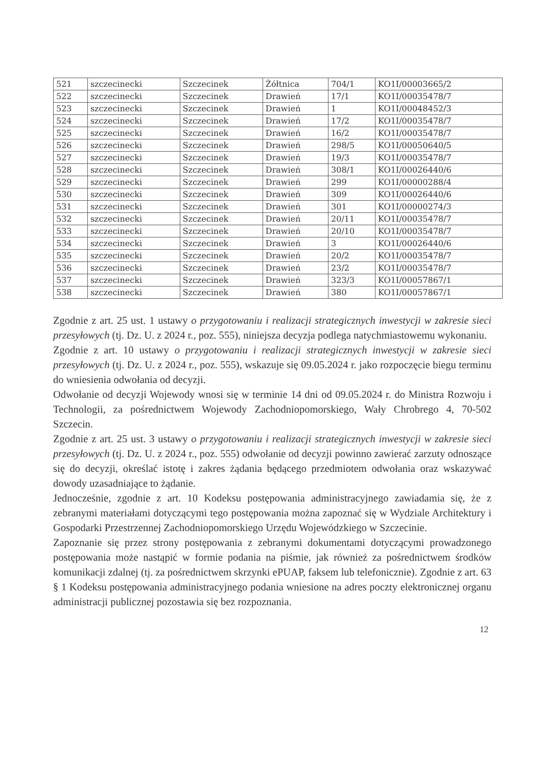| 521 | szczecinecki | Szczecinek | Żółtnica | 704/1 | KO1I/00003665/2 |
| 522 | szczecinecki | Szczecinek | Drawień | 17/1 | KO1I/00035478/7 |
| 523 | szczecinecki | Szczecinek | Drawień | 1 | KO1I/00048452/3 |
| 524 | szczecinecki | Szczecinek | Drawień | 17/2 | KO1I/00035478/7 |
| 525 | szczecinecki | Szczecinek | Drawień | 16/2 | KO1I/00035478/7 |
| 526 | szczecinecki | Szczecinek | Drawień | 298/5 | KO1I/00050640/5 |
| 527 | szczecinecki | Szczecinek | Drawień | 19/3 | KO1I/00035478/7 |
| 528 | szczecinecki | Szczecinek | Drawień | 308/1 | KO1I/00026440/6 |
| 529 | szczecinecki | Szczecinek | Drawień | 299 | KO1I/00000288/4 |
| 530 | szczecinecki | Szczecinek | Drawień | 309 | KO1I/00026440/6 |
| 531 | szczecinecki | Szczecinek | Drawień | 301 | KO1I/00000274/3 |
| 532 | szczecinecki | Szczecinek | Drawień | 20/11 | KO1I/00035478/7 |
| 533 | szczecinecki | Szczecinek | Drawień | 20/10 | KO1I/00035478/7 |
| 534 | szczecinecki | Szczecinek | Drawień | 3 | KO1I/00026440/6 |
| 535 | szczecinecki | Szczecinek | Drawień | 20/2 | KO1I/00035478/7 |
| 536 | szczecinecki | Szczecinek | Drawień | 23/2 | KO1I/00035478/7 |
| 537 | szczecinecki | Szczecinek | Drawień | 323/3 | KO1I/00057867/1 |
| 538 | szczecinecki | Szczecinek | Drawień | 380 | KO1I/00057867/1 |
Zgodnie z art. 25 ust. 1 ustawy o przygotowaniu i realizacji strategicznych inwestycji w zakresie sieci przesyłowych (tj. Dz. U. z 2024 r., poz. 555), niniejsza decyzja podlega natychmiastowemu wykonaniu.
Zgodnie z art. 10 ustawy o przygotowaniu i realizacji strategicznych inwestycji w zakresie sieci przesyłowych (tj. Dz. U. z 2024 r., poz. 555), wskazuje się 09.05.2024 r. jako rozpoczęcie biegu terminu do wniesienia odwołania od decyzji.
Odwołanie od decyzji Wojewody wnosi się w terminie 14 dni od 09.05.2024 r. do Ministra Rozwoju i Technologii, za pośrednictwem Wojewody Zachodniopomorskiego, Wały Chrobrego 4, 70-502 Szczecin.
Zgodnie z art. 25 ust. 3 ustawy o przygotowaniu i realizacji strategicznych inwestycji w zakresie sieci przesyłowych (tj. Dz. U. z 2024 r., poz. 555) odwołanie od decyzji powinno zawierać zarzuty odnoszące się do decyzji, określać istotę i zakres żądania będącego przedmiotem odwołania oraz wskazywać dowody uzasadniające to żądanie.
Jednocześnie, zgodnie z art. 10 Kodeksu postępowania administracyjnego zawiadamia się, że z zebranymi materiałami dotyczącymi tego postępowania można zapoznać się w Wydziale Architektury i Gospodarki Przestrzennej Zachodniopomorskiego Urzędu Wojewódzkiego w Szczecinie.
Zapoznanie się przez strony postępowania z zebranymi dokumentami dotyczącymi prowadzonego postępowania może nastąpić w formie podania na piśmie, jak również za pośrednictwem środków komunikacji zdalnej (tj. za pośrednictwem skrzynki ePUAP, faksem lub telefonicznie). Zgodnie z art. 63 § 1 Kodeksu postępowania administracyjnego podania wniesione na adres poczty elektronicznej organu administracji publicznej pozostawia się bez rozpoznania.
12